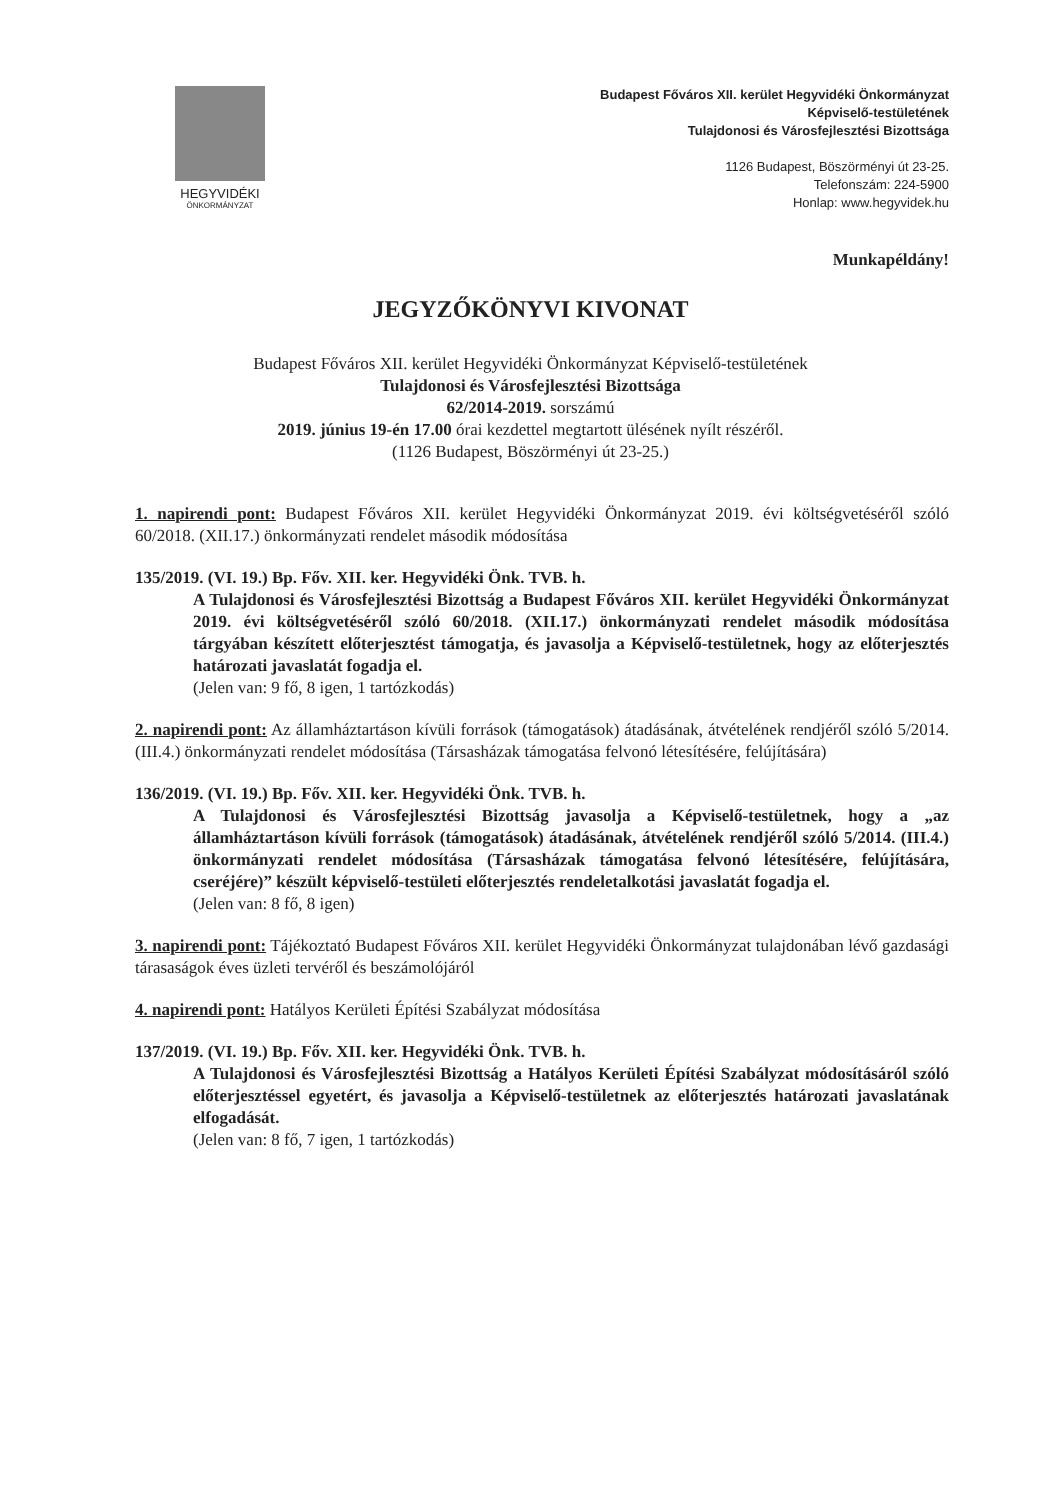HEGYVIDÉKI
ÖNKORMÁNYZAT
Budapest Főváros XII. kerület Hegyvidéki Önkormányzat
Képviselő-testületének
Tulajdonosi és Városfejlesztési Bizottsága
1126 Budapest, Böszörményi út 23-25.
Telefonszám: 224-5900
Honlap: www.hegyvidek.hu
Munkapéldány!
JEGYZŐKÖNYVI KIVONAT
Budapest Főváros XII. kerület Hegyvidéki Önkormányzat Képviselő-testületének
Tulajdonosi és Városfejlesztési Bizottsága
62/2014-2019. sorszámú
2019. június 19-én 17.00 órai kezdettel megtartott ülésének nyílt részéről.
(1126 Budapest, Böszörményi út 23-25.)
1. napirendi pont: Budapest Főváros XII. kerület Hegyvidéki Önkormányzat 2019. évi költségvetéséről szóló 60/2018. (XII.17.) önkormányzati rendelet második módosítása
135/2019. (VI. 19.) Bp. Főv. XII. ker. Hegyvidéki Önk. TVB. h.
A Tulajdonosi és Városfejlesztési Bizottság a Budapest Főváros XII. kerület Hegyvidéki Önkormányzat 2019. évi költségvetéséről szóló 60/2018. (XII.17.) önkormányzati rendelet második módosítása tárgyában készített előterjesztést támogatja, és javasolja a Képviselő-testületnek, hogy az előterjesztés határozati javaslatát fogadja el.
(Jelen van: 9 fő, 8 igen, 1 tartózkodás)
2. napirendi pont: Az államháztartáson kívüli források (támogatások) átadásának, átvételének rendjéről szóló 5/2014. (III.4.) önkormányzati rendelet módosítása (Társasházak támogatása felvonó létesítésére, felújítására)
136/2019. (VI. 19.) Bp. Főv. XII. ker. Hegyvidéki Önk. TVB. h.
A Tulajdonosi és Városfejlesztési Bizottság javasolja a Képviselő-testületnek, hogy a „az államháztartáson kívüli források (támogatások) átadásának, átvételének rendjéről szóló 5/2014. (III.4.) önkormányzati rendelet módosítása (Társasházak támogatása felvonó létesítésére, felújítására, cseréjére)” készült képviselő-testületi előterjesztés rendeletalkotási javaslatát fogadja el.
(Jelen van: 8 fő, 8 igen)
3. napirendi pont: Tájékoztató Budapest Főváros XII. kerület Hegyvidéki Önkormányzat tulajdonában lévő gazdasági tárasaságok éves üzleti tervéről és beszámolójáról
4. napirendi pont: Hatályos Kerületi Építési Szabályzat módosítása
137/2019. (VI. 19.) Bp. Főv. XII. ker. Hegyvidéki Önk. TVB. h.
A Tulajdonosi és Városfejlesztési Bizottság a Hatályos Kerületi Építési Szabályzat módosításáról szóló előterjesztéssel egyetért, és javasolja a Képviselő-testületnek az előterjesztés határozati javaslatának elfogadását.
(Jelen van: 8 fő, 7 igen, 1 tartózkodás)